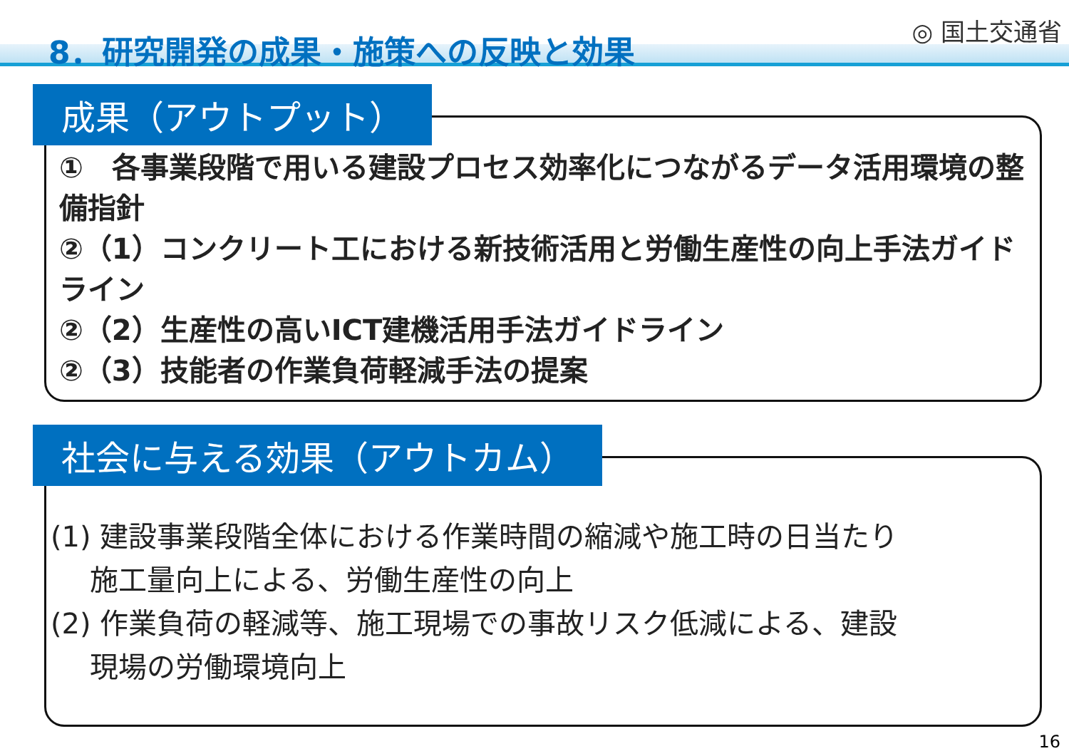8．研究開発の成果・施策への反映と効果
◎ 国土交通省
成果（アウトプット）
①　各事業段階で用いる建設プロセス効率化につながるデータ活用環境の整備指針
②（1）コンクリート工における新技術活用と労働生産性の向上手法ガイドライン
②（2）生産性の高いICT建機活用手法ガイドライン
②（3）技能者の作業負荷軽減手法の提案
社会に与える効果（アウトカム）
(1) 建設事業段階全体における作業時間の縮減や施工時の日当たり
施工量向上による、労働生産性の向上
(2) 作業負荷の軽減等、施工現場での事故リスク低減による、建設
現場の労働環境向上
16